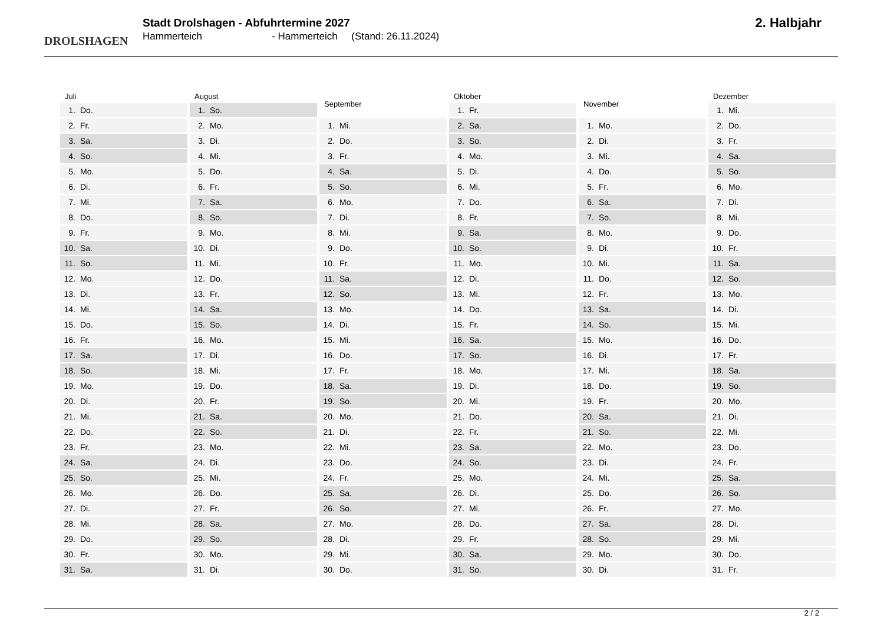DROLSHAGEN
Stadt Drolshagen - Abfuhrtermine 2027
Hammerteich - Hammerteich (Stand: 26.11.2024)
2. Halbjahr
| Juli |
| --- |
| 1. Do. |
| 2. Fr. |
| 3. Sa. |
| 4. So. |
| 5. Mo. |
| 6. Di. |
| 7. Mi. |
| 8. Do. |
| 9. Fr. |
| 10. Sa. |
| 11. So. |
| 12. Mo. |
| 13. Di. |
| 14. Mi. |
| 15. Do. |
| 16. Fr. |
| 17. Sa. |
| 18. So. |
| 19. Mo. |
| 20. Di. |
| 21. Mi. |
| 22. Do. |
| 23. Fr. |
| 24. Sa. |
| 25. So. |
| 26. Mo. |
| 27. Di. |
| 28. Mi. |
| 29. Do. |
| 30. Fr. |
| 31. Sa. |
| August |
| --- |
| 1. So. |
| 2. Mo. |
| 3. Di. |
| 4. Mi. |
| 5. Do. |
| 6. Fr. |
| 7. Sa. |
| 8. So. |
| 9. Mo. |
| 10. Di. |
| 11. Mi. |
| 12. Do. |
| 13. Fr. |
| 14. Sa. |
| 15. So. |
| 16. Mo. |
| 17. Di. |
| 18. Mi. |
| 19. Do. |
| 20. Fr. |
| 21. Sa. |
| 22. So. |
| 23. Mo. |
| 24. Di. |
| 25. Mi. |
| 26. Do. |
| 27. Fr. |
| 28. Sa. |
| 29. So. |
| 30. Mo. |
| 31. Di. |
| September |
| --- |
| 1. Mi. |
| 2. Do. |
| 3. Fr. |
| 4. Sa. |
| 5. So. |
| 6. Mo. |
| 7. Di. |
| 8. Mi. |
| 9. Do. |
| 10. Fr. |
| 11. Sa. |
| 12. So. |
| 13. Mo. |
| 14. Di. |
| 15. Mi. |
| 16. Do. |
| 17. Fr. |
| 18. Sa. |
| 19. So. |
| 20. Mo. |
| 21. Di. |
| 22. Mi. |
| 23. Do. |
| 24. Fr. |
| 25. Sa. |
| 26. So. |
| 27. Mo. |
| 28. Di. |
| 29. Mi. |
| 30. Do. |
| Oktober |
| --- |
| 1. Fr. |
| 2. Sa. |
| 3. So. |
| 4. Mo. |
| 5. Di. |
| 6. Mi. |
| 7. Do. |
| 8. Fr. |
| 9. Sa. |
| 10. So. |
| 11. Mo. |
| 12. Di. |
| 13. Mi. |
| 14. Do. |
| 15. Fr. |
| 16. Sa. |
| 17. So. |
| 18. Mo. |
| 19. Di. |
| 20. Mi. |
| 21. Do. |
| 22. Fr. |
| 23. Sa. |
| 24. So. |
| 25. Mo. |
| 26. Di. |
| 27. Mi. |
| 28. Do. |
| 29. Fr. |
| 30. Sa. |
| 31. So. |
| November |
| --- |
| 1. Mo. |
| 2. Di. |
| 3. Mi. |
| 4. Do. |
| 5. Fr. |
| 6. Sa. |
| 7. So. |
| 8. Mo. |
| 9. Di. |
| 10. Mi. |
| 11. Do. |
| 12. Fr. |
| 13. Sa. |
| 14. So. |
| 15. Mo. |
| 16. Di. |
| 17. Mi. |
| 18. Do. |
| 19. Fr. |
| 20. Sa. |
| 21. So. |
| 22. Mo. |
| 23. Di. |
| 24. Mi. |
| 25. Do. |
| 26. Fr. |
| 27. Sa. |
| 28. So. |
| 29. Mo. |
| 30. Di. |
| Dezember |
| --- |
| 1. Mi. |
| 2. Do. |
| 3. Fr. |
| 4. Sa. |
| 5. So. |
| 6. Mo. |
| 7. Di. |
| 8. Mi. |
| 9. Do. |
| 10. Fr. |
| 11. Sa. |
| 12. So. |
| 13. Mo. |
| 14. Di. |
| 15. Mi. |
| 16. Do. |
| 17. Fr. |
| 18. Sa. |
| 19. So. |
| 20. Mo. |
| 21. Di. |
| 22. Mi. |
| 23. Do. |
| 24. Fr. |
| 25. Sa. |
| 26. So. |
| 27. Mo. |
| 28. Di. |
| 29. Mi. |
| 30. Do. |
| 31. Fr. |
2 / 2